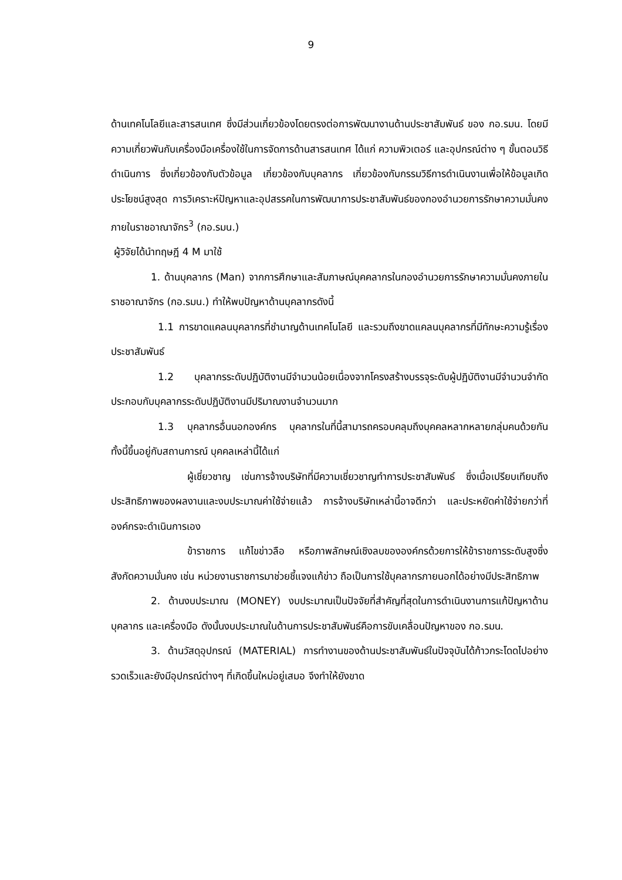9
ด้านเทคโนโลยีและสารสนเทศ ซึ่งมีส่วนเกี่ยวข้องโดยตรงต่อการพัฒนางานด้านประชาสัมพันธ์ ของ กอ.รมน. โดยมีความเกี่ยวพันกับเครื่องมือเครื่องใช้ในการจัดการด้านสารสนเทศ ได้แก่ ความพิวเตอร์ และอุปกรณ์ต่าง ๆ ขั้นตอนวิธีดำเนินการ ซึ่งเกี่ยวข้องกับตัวข้อมูล เกี่ยวข้องกับบุคลากร เกี่ยวข้องกับกรรมวิธีการดำเนินงานเพื่อให้ข้อมูลเกิดประโยชน์สูงสุด การวิเคราะห์ปัญหาและอุปสรรคในการพัฒนาการประชาสัมพันธ์ของกองอำนวยการรักษาความมั่นคงภายในราชอาณาจักร<sup>3</sup> (กอ.รมน.)
ผู้วิจัยได้นำทฤษฎี 4 M มาใช้
1. ด้านบุคลากร (Man) จากการศึกษาและสัมภาษณ์บุคคลากรในกองอำนวยการรักษาความมั่นคงภายในราชอาณาจักร (กอ.รมน.) ทำให้พบปัญหาด้านบุคลากรดังนี้
1.1 การขาดแคลนบุคลากรที่ชำนาญด้านเทคโนโลยี และรวมถึงขาดแคลนบุคลากรที่มีทักษะความรู้เรื่องประชาสัมพันธ์
1.2 บุคลากรระดับปฏิบัติงานมีจำนวนน้อยเนื่องจากโครงสร้างบรรจุระดับผู้ปฏิบัติงานมีจำนวนจำกัด ประกอบกับบุคลากรระดับปฏิบัติงานมีปริมาณงานจำนวนมาก
1.3 บุคลากรอื่นนอกองค์กร บุคลากรในที่นี้สามารถครอบคลุมถึงบุคคลหลากหลายกลุ่มคนด้วยกัน ทั้งนี้ขึ้นอยู่กับสถานการณ์ บุคคลเหล่านี้ได้แก่
ผู้เชี่ยวชาญ เช่นการจ้างบริษัทที่มีความเชี่ยวชาญทำการประชาสัมพันธ์ ซึ่งเมื่อเปรียบเทียบถึงประสิทธิภาพของผลงานและงบประมาณค่าใช้จ่ายแล้ว การจ้างบริษัทเหล่านี้อาจดีกว่า และประหยัดค่าใช้จ่ายกว่าที่องค์กรจะดำเนินการเอง
ข้าราชการ แก้ไขข่าวลือ หรือภาพลักษณ์เชิงลบขององค์กรด้วยการให้ข้าราชการระดับสูงซึ่งสังกัดความมั่นคง เช่น หน่วยงานราชการมาช่วยชี้แจงแก้ข่าว ถือเป็นการใช้บุคลากรภายนอกได้อย่างมีประสิทธิภาพ
2. ด้านงบประมาณ (MONEY) งบประมาณเป็นปัจจัยที่สำคัญที่สุดในการดำเนินงานการแก้ปัญหาด้านบุคลากร และเครื่องมือ ดังนั้นงบประมาณในด้านการประชาสัมพันธ์คือการขับเคลื่อนปัญหาของ กอ.รมน.
3. ด้านวัสดุอุปกรณ์ (MATERIAL) การทำงานของด้านประชาสัมพันธ์ในปัจจุบันได้ก้าวกระโดดไปอย่างรวดเร็วและยังมีอุปกรณ์ต่างๆ ที่เกิดขึ้นใหม่อยู่เสมอ จึงทำให้ยังขาด